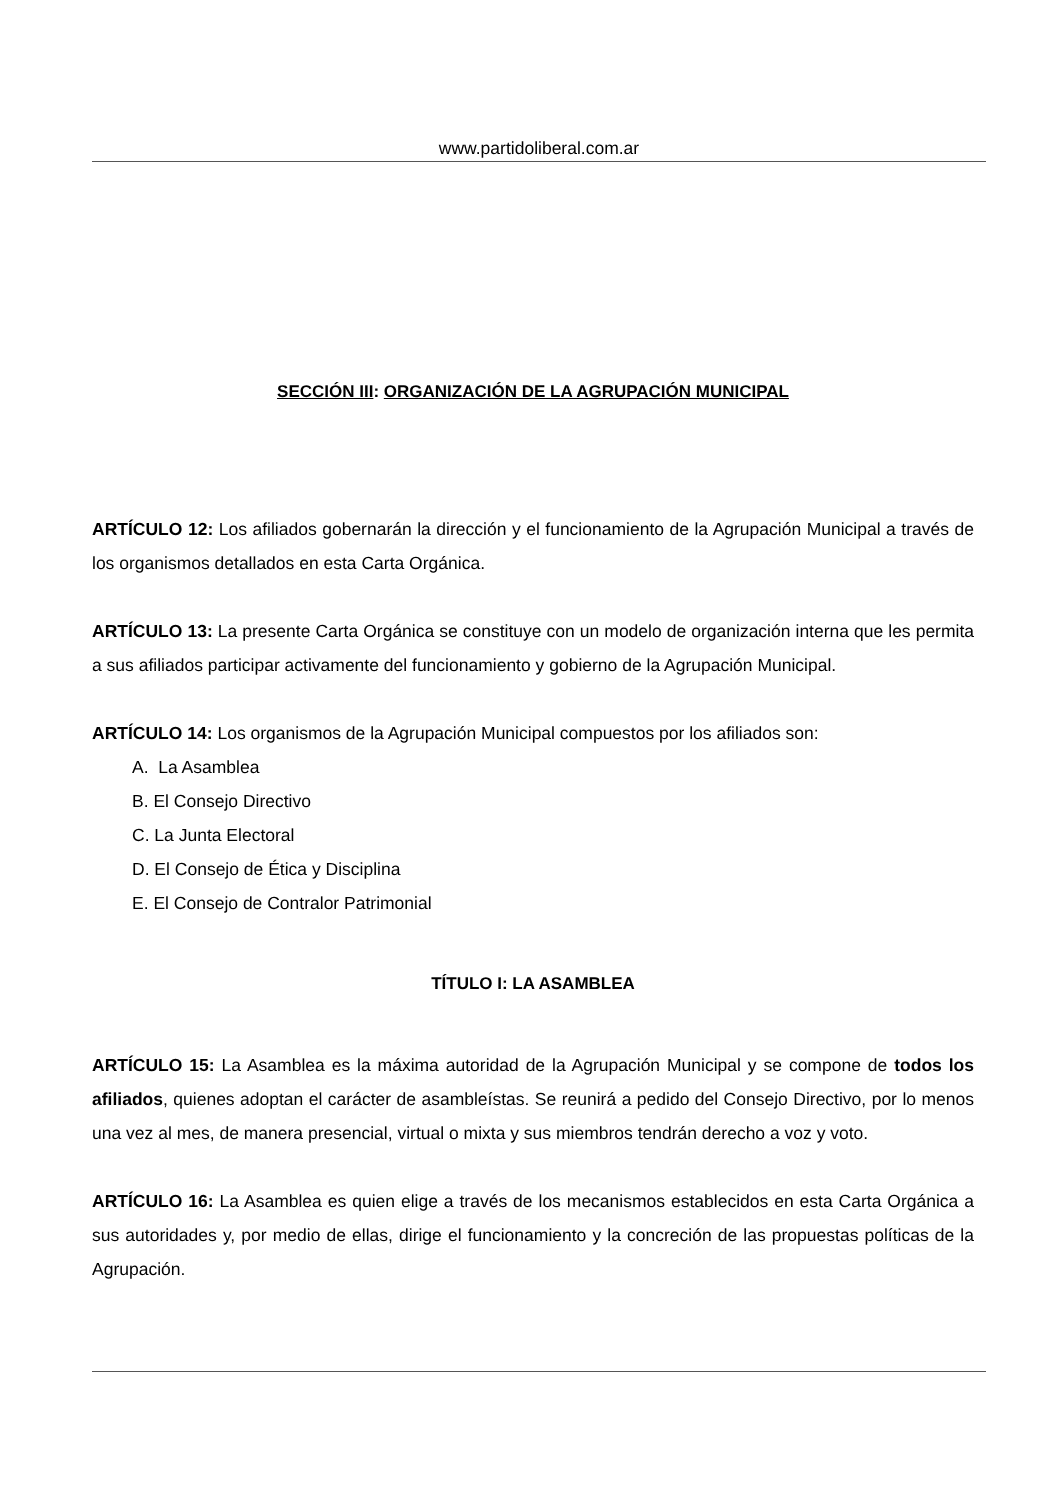www.partidoliberal.com.ar
SECCIÓN III: ORGANIZACIÓN DE LA AGRUPACIÓN MUNICIPAL
ARTÍCULO 12: Los afiliados gobernarán la dirección y el funcionamiento de la Agrupación Municipal a través de los organismos detallados en esta Carta Orgánica.
ARTÍCULO 13: La presente Carta Orgánica se constituye con un modelo de organización interna que les permita a sus afiliados participar activamente del funcionamiento y gobierno de la Agrupación Municipal.
ARTÍCULO 14: Los organismos de la Agrupación Municipal compuestos por los afiliados son:
A. La Asamblea
B. El Consejo Directivo
C. La Junta Electoral
D. El Consejo de Ética y Disciplina
E. El Consejo de Contralor Patrimonial
TÍTULO I: LA ASAMBLEA
ARTÍCULO 15: La Asamblea es la máxima autoridad de la Agrupación Municipal y se compone de todos los afiliados, quienes adoptan el carácter de asambleístas. Se reunirá a pedido del Consejo Directivo, por lo menos una vez al mes, de manera presencial, virtual o mixta y sus miembros tendrán derecho a voz y voto.
ARTÍCULO 16: La Asamblea es quien elige a través de los mecanismos establecidos en esta Carta Orgánica a sus autoridades y, por medio de ellas, dirige el funcionamiento y la concreción de las propuestas políticas de la Agrupación.